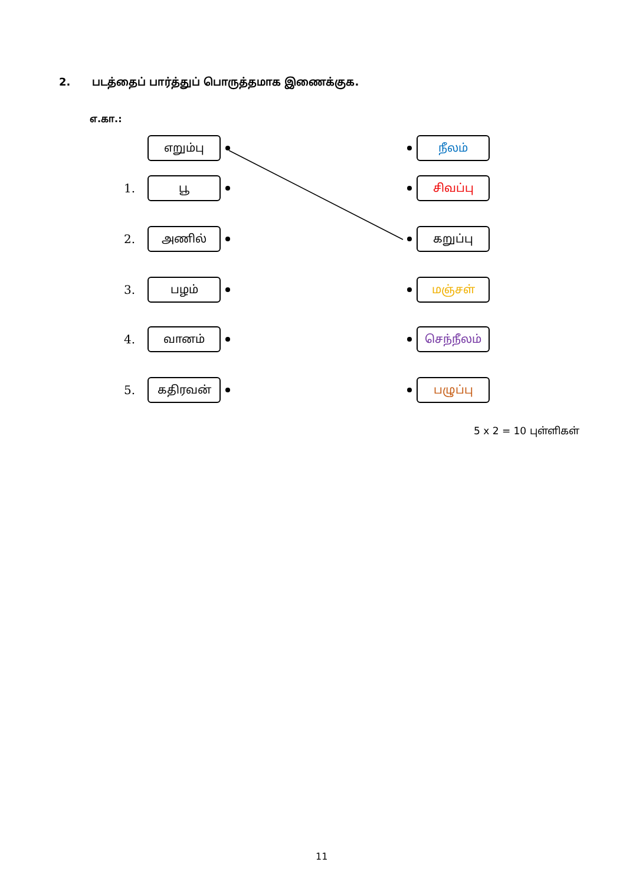2. படத்தைப் பார்த்துப் பொருத்தமாக இணைக்குக.
எ.கா.:
எறும்பு நீலம்
1.
பூ சிவப்பு
2.
அணில் கறுப்பு
3.
பழம் மஞ்சள்
4.
வானம் செந்நீலம்
5.
கதிரவன் பழுப்பு
5 x 2 = 10 புள்ளிகள்
11